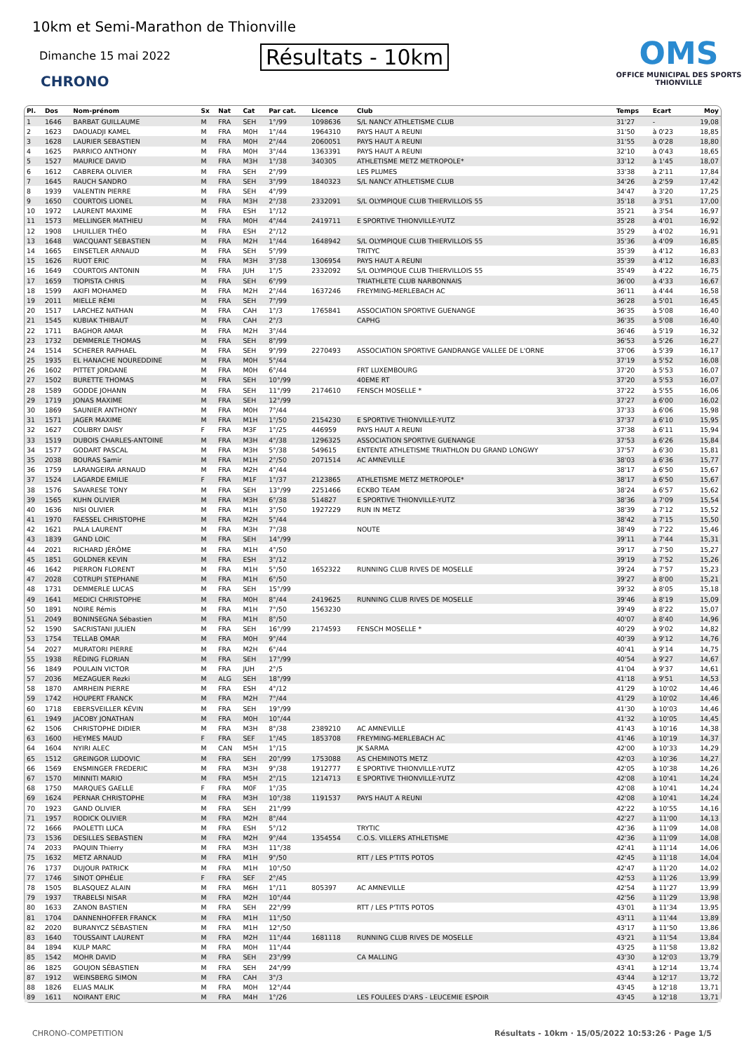10km et Semi-Marathon de Thionville
Dimanche 15 mai 2022 Résultats - 10km
CHRONO
OMS
OFFICE MUNICIPAL DES SPORTS THIONVILLE
| Pl. | Dos | Nom-prénom | Sx | Nat | Cat | Par cat. | Licence | Club | Temps | Ecart | Moy |
| --- | --- | --- | --- | --- | --- | --- | --- | --- | --- | --- | --- |
| 1 | 1646 | BARBAT GUILLAUME | M | FRA | SEH | 1°/99 | 1098636 | S/L NANCY ATHLETISME CLUB | 31'27 | - | 19,08 |
| 2 | 1623 | DAOUADJI KAMEL | M | FRA | M0H | 1°/44 | 1964310 | PAYS HAUT A REUNI | 31'50 | à 0'23 | 18,85 |
| 3 | 1628 | LAURIER SEBASTIEN | M | FRA | M0H | 2°/44 | 2060051 | PAYS HAUT A REUNI | 31'55 | à 0'28 | 18,80 |
| 4 | 1625 | PARRICO ANTHONY | M | FRA | M0H | 3°/44 | 1363391 | PAYS HAUT A REUNI | 32'10 | à 0'43 | 18,65 |
| 5 | 1527 | MAURICE DAVID | M | FRA | M3H | 1°/38 | 340305 | ATHLETISME METZ METROPOLE* | 33'12 | à 1'45 | 18,07 |
| 6 | 1612 | CABRERA OLIVIER | M | FRA | SEH | 2°/99 | | LES PLUMES | 33'38 | à 2'11 | 17,84 |
| 7 | 1645 | RAUCH SANDRO | M | FRA | SEH | 3°/99 | 1840323 | S/L NANCY ATHLETISME CLUB | 34'26 | à 2'59 | 17,42 |
| 8 | 1939 | VALENTIN PIERRE | M | FRA | SEH | 4°/99 | | | 34'47 | à 3'20 | 17,25 |
| 9 | 1650 | COURTOIS LIONEL | M | FRA | M3H | 2°/38 | 2332091 | S/L OLYMPIQUE CLUB THIERVILLOIS 55 | 35'18 | à 3'51 | 17,00 |
| 10 | 1972 | LAURENT MAXIME | M | FRA | ESH | 1°/12 | | | 35'21 | à 3'54 | 16,97 |
| 11 | 1573 | MELLINGER MATHIEU | M | FRA | M0H | 4°/44 | 2419711 | E SPORTIVE THIONVILLE-YUTZ | 35'28 | à 4'01 | 16,92 |
| 12 | 1908 | LHUILLIER THÉO | M | FRA | ESH | 2°/12 | | | 35'29 | à 4'02 | 16,91 |
| 13 | 1648 | WACQUANT SEBASTIEN | M | FRA | M2H | 1°/44 | 1648942 | S/L OLYMPIQUE CLUB THIERVILLOIS 55 | 35'36 | à 4'09 | 16,85 |
| 14 | 1665 | EINSETLER ARNAUD | M | FRA | SEH | 5°/99 | | TRITYC | 35'39 | à 4'12 | 16,83 |
| 15 | 1626 | RUOT ERIC | M | FRA | M3H | 3°/38 | 1306954 | PAYS HAUT A REUNI | 35'39 | à 4'12 | 16,83 |
| 16 | 1649 | COURTOIS ANTONIN | M | FRA | JUH | 1°/5 | 2332092 | S/L OLYMPIQUE CLUB THIERVILLOIS 55 | 35'49 | à 4'22 | 16,75 |
| 17 | 1659 | TIOPISTA CHRIS | M | FRA | SEH | 6°/99 | | TRIATHLETE CLUB NARBONNAIS | 36'00 | à 4'33 | 16,67 |
| 18 | 1599 | AKIFI MOHAMED | M | FRA | M2H | 2°/44 | 1637246 | FREYMING-MERLEBACH AC | 36'11 | à 4'44 | 16,58 |
| 19 | 2011 | MIELLE RÉMI | M | FRA | SEH | 7°/99 | | | 36'28 | à 5'01 | 16,45 |
| 20 | 1517 | LARCHEZ NATHAN | M | FRA | CAH | 1°/3 | 1765841 | ASSOCIATION SPORTIVE GUENANGE | 36'35 | à 5'08 | 16,40 |
| 21 | 1545 | KUBIAK THIBAUT | M | FRA | CAH | 2°/3 | | CAPHG | 36'35 | à 5'08 | 16,40 |
| 22 | 1711 | BAGHOR AMAR | M | FRA | M2H | 3°/44 | | | 36'46 | à 5'19 | 16,32 |
| 23 | 1732 | DEMMERLE THOMAS | M | FRA | SEH | 8°/99 | | | 36'53 | à 5'26 | 16,27 |
| 24 | 1514 | SCHERER RAPHAEL | M | FRA | SEH | 9°/99 | 2270493 | ASSOCIATION SPORTIVE GANDRANGE VALLEE DE L'ORNE | 37'06 | à 5'39 | 16,17 |
| 25 | 1935 | EL HANACHE NOUREDDINE | M | FRA | M0H | 5°/44 | | | 37'19 | à 5'52 | 16,08 |
| 26 | 1602 | PITTET JORDANE | M | FRA | M0H | 6°/44 | | FRT LUXEMBOURG | 37'20 | à 5'53 | 16,07 |
| 27 | 1502 | BURETTE THOMAS | M | FRA | SEH | 10°/99 | | 40EME RT | 37'20 | à 5'53 | 16,07 |
| 28 | 1589 | GODDE JOHANN | M | FRA | SEH | 11°/99 | 2174610 | FENSCH MOSELLE * | 37'22 | à 5'55 | 16,06 |
| 29 | 1719 | JONAS MAXIME | M | FRA | SEH | 12°/99 | | | 37'27 | à 6'00 | 16,02 |
| 30 | 1869 | SAUNIER ANTHONY | M | FRA | M0H | 7°/44 | | | 37'33 | à 6'06 | 15,98 |
| 31 | 1571 | JAGER MAXIME | M | FRA | M1H | 1°/50 | 2154230 | E SPORTIVE THIONVILLE-YUTZ | 37'37 | à 6'10 | 15,95 |
| 32 | 1627 | COLIBRY DAISY | F | FRA | M3F | 1°/25 | 446959 | PAYS HAUT A REUNI | 37'38 | à 6'11 | 15,94 |
| 33 | 1519 | DUBOIS CHARLES-ANTOINE | M | FRA | M3H | 4°/38 | 1296325 | ASSOCIATION SPORTIVE GUENANGE | 37'53 | à 6'26 | 15,84 |
| 34 | 1577 | GODART PASCAL | M | FRA | M3H | 5°/38 | 549615 | ENTENTE ATHLETISME TRIATHLON DU GRAND LONGWY | 37'57 | à 6'30 | 15,81 |
| 35 | 2038 | BOURAS Samir | M | FRA | M1H | 2°/50 | 2071514 | AC AMNEVILLE | 38'03 | à 6'36 | 15,77 |
| 36 | 1759 | LARANGEIRA ARNAUD | M | FRA | M2H | 4°/44 | | | 38'17 | à 6'50 | 15,67 |
| 37 | 1524 | LAGARDE EMILIE | F | FRA | M1F | 1°/37 | 2123865 | ATHLETISME METZ METROPOLE* | 38'17 | à 6'50 | 15,67 |
| 38 | 1576 | SAVARESE TONY | M | FRA | SEH | 13°/99 | 2251466 | ECKBO TEAM | 38'24 | à 6'57 | 15,62 |
| 39 | 1565 | KUHN OLIVIER | M | FRA | M3H | 6°/38 | 514827 | E SPORTIVE THIONVILLE-YUTZ | 38'36 | à 7'09 | 15,54 |
| 40 | 1636 | NISI OLIVIER | M | FRA | M1H | 3°/50 | 1927229 | RUN IN METZ | 38'39 | à 7'12 | 15,52 |
| 41 | 1970 | FAESSEL CHRISTOPHE | M | FRA | M2H | 5°/44 | | | 38'42 | à 7'15 | 15,50 |
| 42 | 1621 | PALA LAURENT | M | FRA | M3H | 7°/38 | | NOUTE | 38'49 | à 7'22 | 15,46 |
| 43 | 1839 | GAND LOIC | M | FRA | SEH | 14°/99 | | | 39'11 | à 7'44 | 15,31 |
| 44 | 2021 | RICHARD JÉRÔME | M | FRA | M1H | 4°/50 | | | 39'17 | à 7'50 | 15,27 |
| 45 | 1851 | GOLDNER KEVIN | M | FRA | ESH | 3°/12 | | | 39'19 | à 7'52 | 15,26 |
| 46 | 1642 | PIERRON FLORENT | M | FRA | M1H | 5°/50 | 1652322 | RUNNING CLUB RIVES DE MOSELLE | 39'24 | à 7'57 | 15,23 |
| 47 | 2028 | COTRUPI STEPHANE | M | FRA | M1H | 6°/50 | | | 39'27 | à 8'00 | 15,21 |
| 48 | 1731 | DEMMERLE LUCAS | M | FRA | SEH | 15°/99 | | | 39'32 | à 8'05 | 15,18 |
| 49 | 1641 | MEDICI CHRISTOPHE | M | FRA | M0H | 8°/44 | 2419625 | RUNNING CLUB RIVES DE MOSELLE | 39'46 | à 8'19 | 15,09 |
| 50 | 1891 | NOIRE Rémis | M | FRA | M1H | 7°/50 | 1563230 | | 39'49 | à 8'22 | 15,07 |
| 51 | 2049 | BONINSEGNA Sébastien | M | FRA | M1H | 8°/50 | | | 40'07 | à 8'40 | 14,96 |
| 52 | 1590 | SACRISTANI JULIEN | M | FRA | SEH | 16°/99 | 2174593 | FENSCH MOSELLE * | 40'29 | à 9'02 | 14,82 |
| 53 | 1754 | TELLAB OMAR | M | FRA | M0H | 9°/44 | | | 40'39 | à 9'12 | 14,76 |
| 54 | 2027 | MURATORI PIERRE | M | FRA | M2H | 6°/44 | | | 40'41 | à 9'14 | 14,75 |
| 55 | 1938 | RÉDING FLORIAN | M | FRA | SEH | 17°/99 | | | 40'54 | à 9'27 | 14,67 |
| 56 | 1849 | POULAIN VICTOR | M | FRA | JUH | 2°/5 | | | 41'04 | à 9'37 | 14,61 |
| 57 | 2036 | MEZAGUER Rezki | M | ALG | SEH | 18°/99 | | | 41'18 | à 9'51 | 14,53 |
| 58 | 1870 | AMRHEIN PIERRE | M | FRA | ESH | 4°/12 | | | 41'29 | à 10'02 | 14,46 |
| 59 | 1742 | HOUPERT FRANCK | M | FRA | M2H | 7°/44 | | | 41'29 | à 10'02 | 14,46 |
| 60 | 1718 | EBERSVEILLER KÉVIN | M | FRA | SEH | 19°/99 | | | 41'30 | à 10'03 | 14,46 |
| 61 | 1949 | JACOBY JONATHAN | M | FRA | M0H | 10°/44 | | | 41'32 | à 10'05 | 14,45 |
| 62 | 1506 | CHRISTOPHE DIDIER | M | FRA | M3H | 8°/38 | 2389210 | AC AMNEVILLE | 41'43 | à 10'16 | 14,38 |
| 63 | 1600 | HEYMES MAUD | F | FRA | SEF | 1°/45 | 1853708 | FREYMING-MERLEBACH AC | 41'46 | à 10'19 | 14,37 |
| 64 | 1604 | NYIRI ALEC | M | CAN | M5H | 1°/15 | | JK SARMA | 42'00 | à 10'33 | 14,29 |
| 65 | 1512 | GREINGOR LUDOVIC | M | FRA | SEH | 20°/99 | 1753088 | AS CHEMINOTS METZ | 42'03 | à 10'36 | 14,27 |
| 66 | 1569 | ENSMINGER FREDERIC | M | FRA | M3H | 9°/38 | 1912777 | E SPORTIVE THIONVILLE-YUTZ | 42'05 | à 10'38 | 14,26 |
| 67 | 1570 | MINNITI MARIO | M | FRA | M5H | 2°/15 | 1214713 | E SPORTIVE THIONVILLE-YUTZ | 42'08 | à 10'41 | 14,24 |
| 68 | 1750 | MARQUES GAELLE | F | FRA | M0F | 1°/35 | | | 42'08 | à 10'41 | 14,24 |
| 69 | 1624 | PERNAR CHRISTOPHE | M | FRA | M3H | 10°/38 | 1191537 | PAYS HAUT A REUNI | 42'08 | à 10'41 | 14,24 |
| 70 | 1923 | GAND OLIVIER | M | FRA | SEH | 21°/99 | | | 42'22 | à 10'55 | 14,16 |
| 71 | 1957 | RODICK OLIVIER | M | FRA | M2H | 8°/44 | | | 42'27 | à 11'00 | 14,13 |
| 72 | 1666 | PAOLETTI LUCA | M | FRA | ESH | 5°/12 | | TRYTIC | 42'36 | à 11'09 | 14,08 |
| 73 | 1536 | DESILLES SEBASTIEN | M | FRA | M2H | 9°/44 | 1354554 | C.O.S. VILLERS ATHLETISME | 42'36 | à 11'09 | 14,08 |
| 74 | 2033 | PAQUIN Thierry | M | FRA | M3H | 11°/38 | | | 42'41 | à 11'14 | 14,06 |
| 75 | 1632 | METZ ARNAUD | M | FRA | M1H | 9°/50 | | RTT / LES P'TITS POTOS | 42'45 | à 11'18 | 14,04 |
| 76 | 1737 | DUJOUR PATRICK | M | FRA | M1H | 10°/50 | | | 42'47 | à 11'20 | 14,02 |
| 77 | 1746 | SINOT OPHÉLIE | F | FRA | SEF | 2°/45 | | | 42'53 | à 11'26 | 13,99 |
| 78 | 1505 | BLASQUEZ ALAIN | M | FRA | M6H | 1°/11 | 805397 | AC AMNEVILLE | 42'54 | à 11'27 | 13,99 |
| 79 | 1937 | TRABELSI NISAR | M | FRA | M2H | 10°/44 | | | 42'56 | à 11'29 | 13,98 |
| 80 | 1633 | ZANON BASTIEN | M | FRA | SEH | 22°/99 | | RTT / LES P'TITS POTOS | 43'01 | à 11'34 | 13,95 |
| 81 | 1704 | DANNENHOFFER FRANCK | M | FRA | M1H | 11°/50 | | | 43'11 | à 11'44 | 13,89 |
| 82 | 2020 | BURANYCZ SÉBASTIEN | M | FRA | M1H | 12°/50 | | | 43'17 | à 11'50 | 13,86 |
| 83 | 1640 | TOUSSAINT LAURENT | M | FRA | M2H | 11°/44 | 1681118 | RUNNING CLUB RIVES DE MOSELLE | 43'21 | à 11'54 | 13,84 |
| 84 | 1894 | KULP MARC | M | FRA | M0H | 11°/44 | | | 43'25 | à 11'58 | 13,82 |
| 85 | 1542 | MOHR DAVID | M | FRA | SEH | 23°/99 | | CA MALLING | 43'30 | à 12'03 | 13,79 |
| 86 | 1825 | GOUJON SÉBASTIEN | M | FRA | SEH | 24°/99 | | | 43'41 | à 12'14 | 13,74 |
| 87 | 1912 | WEINSBERG SIMON | M | FRA | CAH | 3°/3 | | | 43'44 | à 12'17 | 13,72 |
| 88 | 1826 | ELIAS MALIK | M | FRA | M0H | 12°/44 | | | 43'45 | à 12'18 | 13,71 |
| 89 | 1611 | NOIRANT ERIC | M | FRA | M4H | 1°/26 | | LES FOULEES D'ARS - LEUCEMIE ESPOIR | 43'45 | à 12'18 | 13,71 |
CHRONO-COMPETITION
Résultats - 10km · 15/05/2022 10:53:26 · Page 1/5